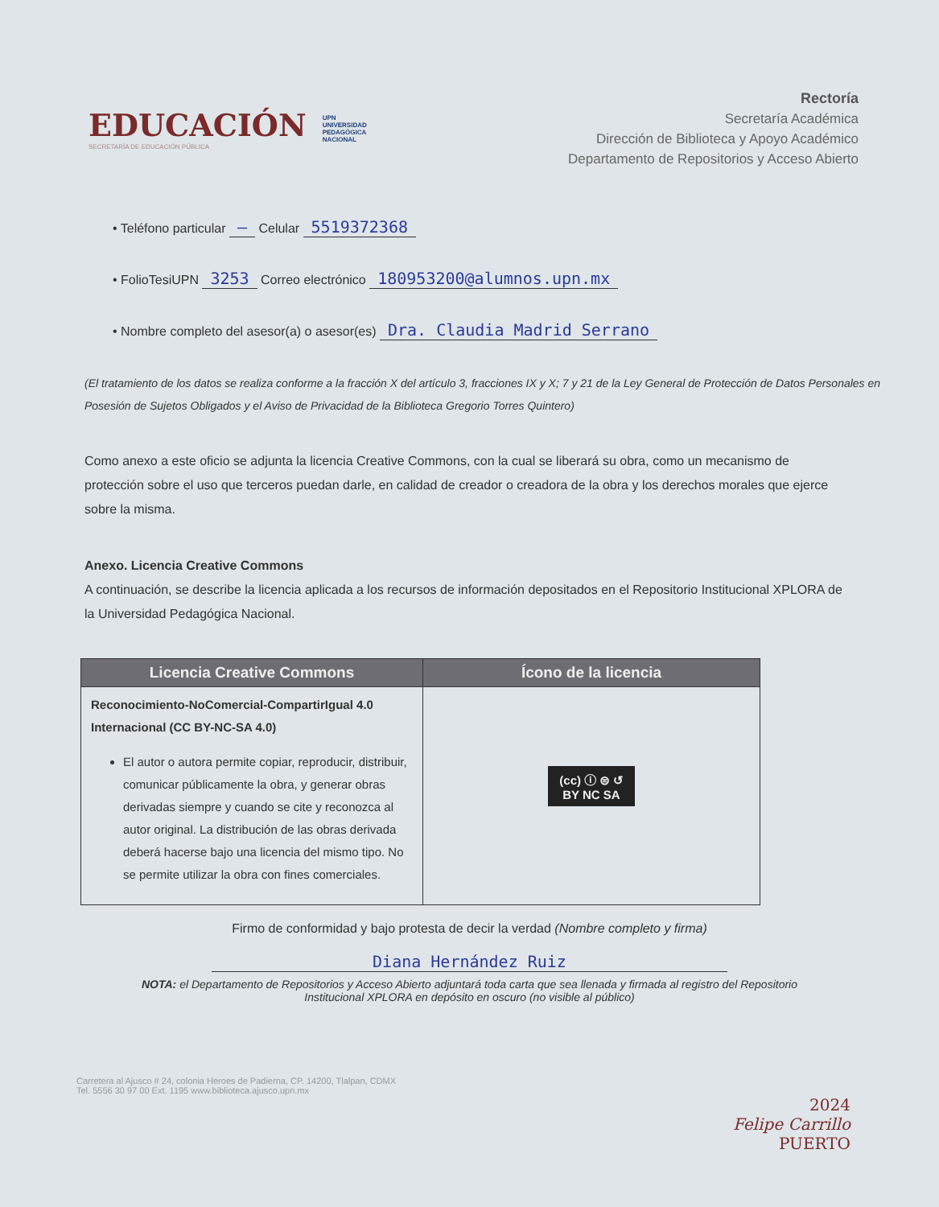EDUCACIÓN
SECRETARÍA DE EDUCACIÓN PÚBLICA
UPN
UNIVERSIDAD
PEDAGÓGICA
NACIONAL
Rectoría
Secretaría Académica
Dirección de Biblioteca y Apoyo Académico
Departamento de Repositorios y Acceso Abierto
• Teléfono particular — Celular 5519372368
• FolioTesiUPN 3253 Correo electrónico 180953200@alumnos.upn.mx
• Nombre completo del asesor(a) o asesor(es) Dra. Claudia Madrid Serrano
(El tratamiento de los datos se realiza conforme a la fracción X del artículo 3, fracciones IX y X; 7 y 21 de la Ley General de Protección de Datos Personales en Posesión de Sujetos Obligados y el Aviso de Privacidad de la Biblioteca Gregorio Torres Quintero)
Como anexo a este oficio se adjunta la licencia Creative Commons, con la cual se liberará su obra, como un mecanismo de protección sobre el uso que terceros puedan darle, en calidad de creador o creadora de la obra y los derechos morales que ejerce sobre la misma.
Anexo. Licencia Creative Commons
A continuación, se describe la licencia aplicada a los recursos de información depositados en el Repositorio Institucional XPLORA de la Universidad Pedagógica Nacional.
| Licencia Creative Commons | Ícono de la licencia |
| --- | --- |
| Reconocimiento-NoComercial-CompartirIgual 4.0 Internacional (CC BY-NC-SA 4.0) El autor o autora permite copiar, reproducir, distribuir, comunicar públicamente la obra, y generar obras derivadas siempre y cuando se cite y reconozca al autor original. La distribución de las obras derivada deberá hacerse bajo una licencia del mismo tipo. No se permite utilizar la obra con fines comerciales. | (cc) ⓘ ⊜ ↺ BY NC SA |
Firmo de conformidad y bajo protesta de decir la verdad (Nombre completo y firma)
Diana Hernández Ruiz
NOTA: el Departamento de Repositorios y Acceso Abierto adjuntará toda carta que sea llenada y firmada al registro del Repositorio Institucional XPLORA en depósito en oscuro (no visible al público)
Carretera al Ajusco # 24, colonia Heroes de Padierna, CP. 14200, Tlalpan, CDMX
Tel. 5556 30 97 00 Ext. 1195 www.biblioteca.ajusco.upn.mx
2024
Felipe Carrillo
PUERTO